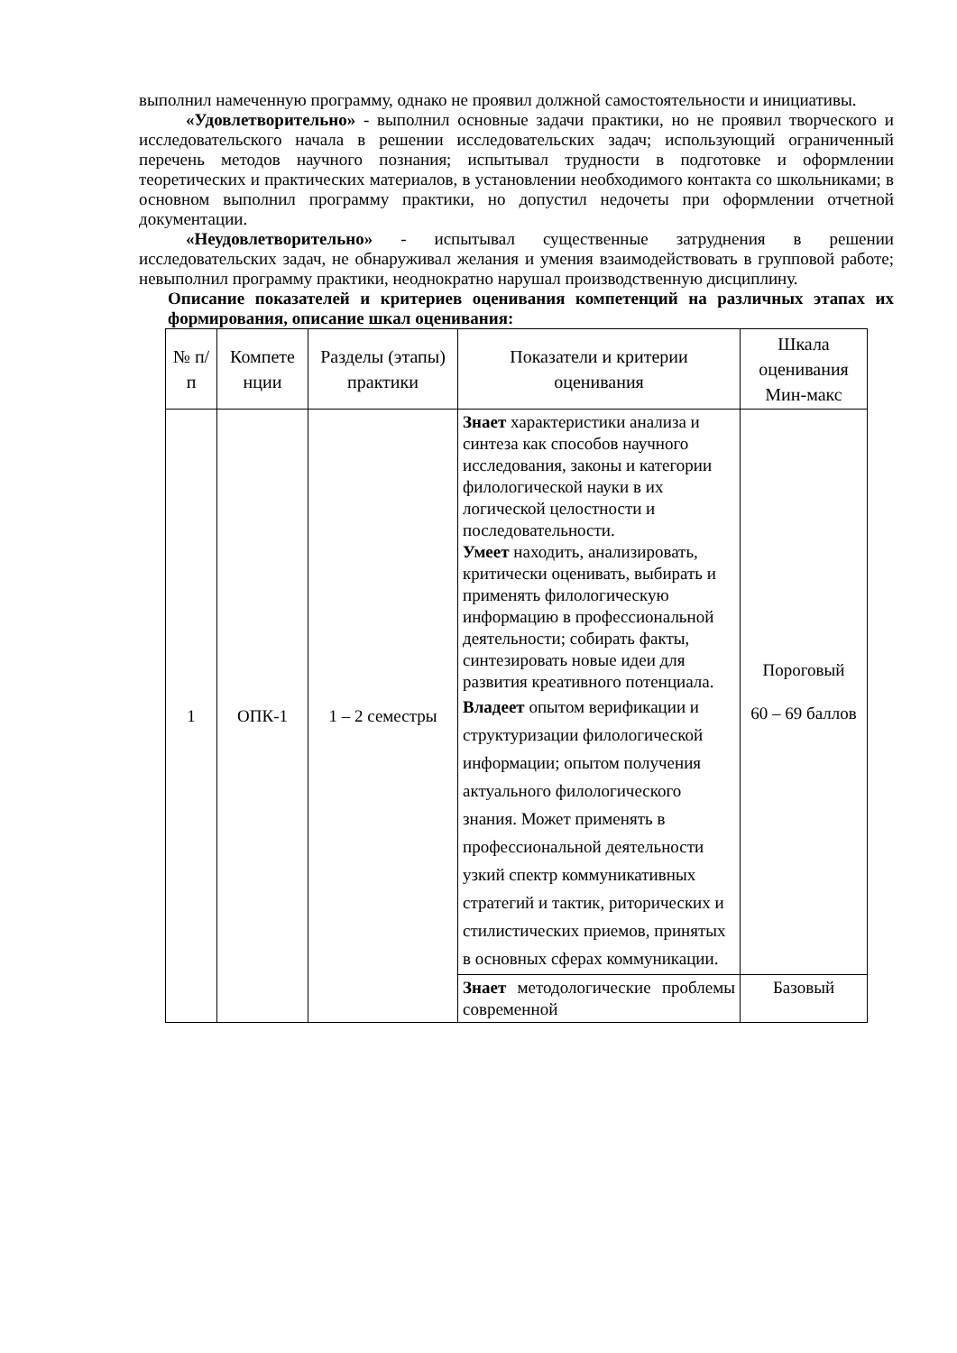выполнил намеченную программу, однако не проявил должной самостоятельности и инициативы.
«Удовлетворительно» - выполнил основные задачи практики, но не проявил творческого и исследовательского начала в решении исследовательских задач; использующий ограниченный перечень методов научного познания; испытывал трудности в подготовке и оформлении теоретических и практических материалов, в установлении необходимого контакта со школьниками; в основном выполнил программу практики, но допустил недочеты при оформлении отчетной документации.
«Неудовлетворительно» - испытывал существенные затруднения в решении исследовательских задач, не обнаруживал желания и умения взаимодействовать в групповой работе; невыполнил программу практики, неоднократно нарушал производственную дисциплину.
Описание показателей и критериев оценивания компетенций на различных этапах их формирования, описание шкал оценивания:
| № п/п | Компете нции | Разделы (этапы) практики | Показатели и критерии оценивания | Шкала оценивания Мин-макс |
| --- | --- | --- | --- | --- |
| 1 | ОПК-1 | 1 – 2 семестры | Знает характеристики анализа и синтеза как способов научного исследования, законы и категории филологической науки в их логической целостности и последовательности. Умеет находить, анализировать, критически оценивать, выбирать и применять филологическую информацию в профессиональной деятельности; собирать факты, синтезировать новые идеи для развития креативного потенциала. Владеет опытом верификации и структуризации филологической информации; опытом получения актуального филологического знания. Может применять в профессиональной деятельности узкий спектр коммуникативных стратегий и тактик, риторических и стилистических приемов, принятых в основных сферах коммуникации. | Пороговый 60 – 69 баллов |
| | | | Знает методологические проблемы современной | Базовый |